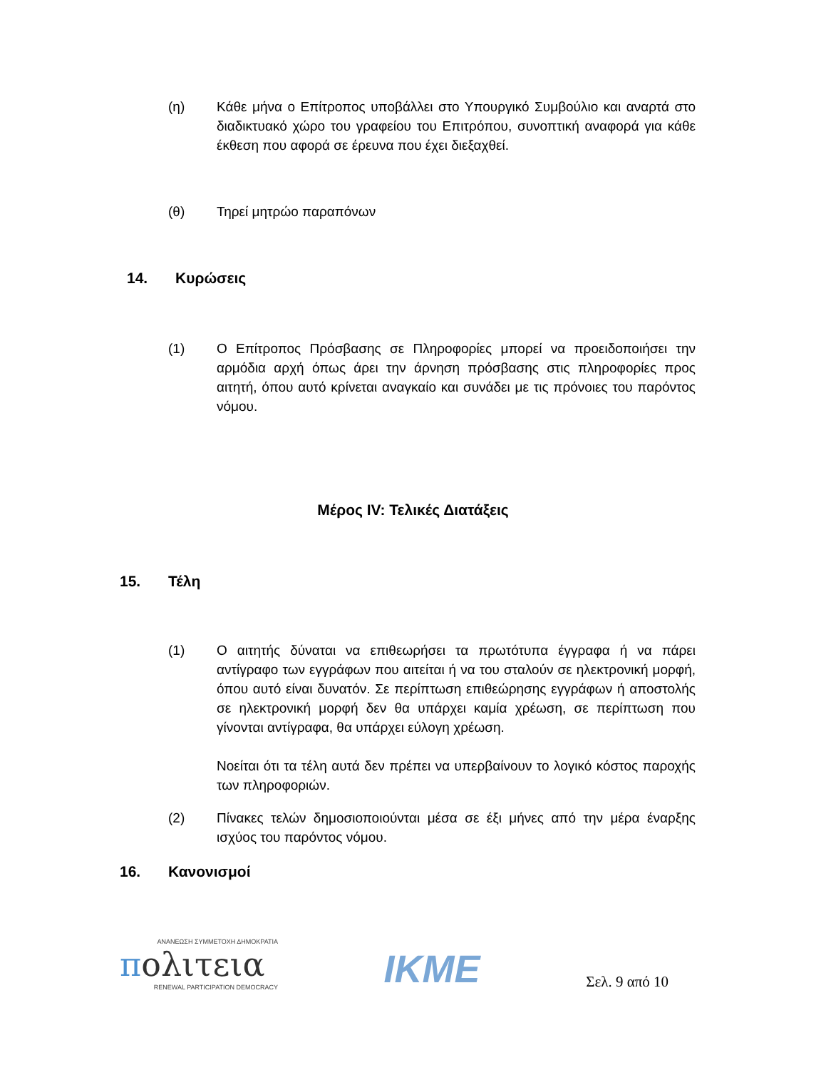(η) Κάθε μήνα ο Επίτροπος υποβάλλει στο Υπουργικό Συμβούλιο και αναρτά στο διαδικτυακό χώρο του γραφείου του Επιτρόπου, συνοπτική αναφορά για κάθε έκθεση που αφορά σε έρευνα που έχει διεξαχθεί.
(θ) Τηρεί μητρώο παραπόνων
14. Κυρώσεις
(1) Ο Επίτροπος Πρόσβασης σε Πληροφορίες μπορεί να προειδοποιήσει την αρμόδια αρχή όπως άρει την άρνηση πρόσβασης στις πληροφορίες προς αιτητή, όπου αυτό κρίνεται αναγκαίο και συνάδει με τις πρόνοιες του παρόντος νόμου.
Μέρος IV: Τελικές Διατάξεις
15. Τέλη
(1) Ο αιτητής δύναται να επιθεωρήσει τα πρωτότυπα έγγραφα ή να πάρει αντίγραφο των εγγράφων που αιτείται ή να του σταλούν σε ηλεκτρονική μορφή, όπου αυτό είναι δυνατόν. Σε περίπτωση επιθεώρησης εγγράφων ή αποστολής σε ηλεκτρονική μορφή δεν θα υπάρχει καμία χρέωση, σε περίπτωση που γίνονται αντίγραφα, θα υπάρχει εύλογη χρέωση.
Νοείται ότι τα τέλη αυτά δεν πρέπει να υπερβαίνουν το λογικό κόστος παροχής των πληροφοριών.
(2) Πίνακες τελών δημοσιοποιούνται μέσα σε έξι μήνες από την μέρα έναρξης ισχύος του παρόντος νόμου.
16. Κανονισμοί
ΑΝΑΝΕΩΣΗ ΣΥΜΜΕΤΟΧΗ ΔΗΜΟΚΡΑΤΙΑ
πολιτεια
RENEWAL PARTICIPATION DEMOCRACY
IKME
Σελ. 9 από 10